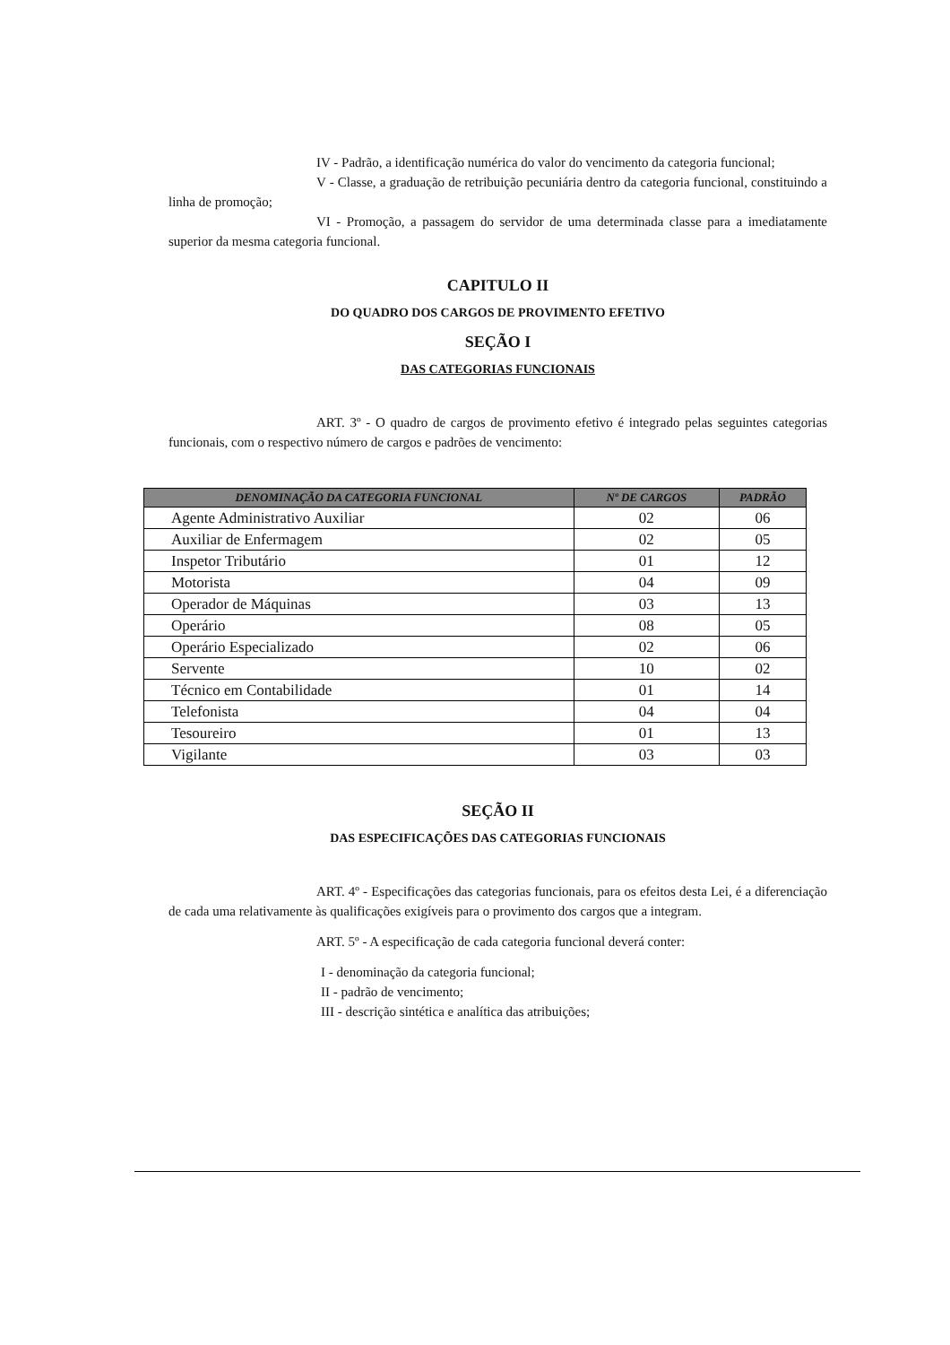IV - Padrão, a identificação numérica do valor do vencimento da categoria funcional;
V - Classe, a graduação de retribuição pecuniária dentro da categoria funcional, constituindo a linha de promoção;
VI - Promoção, a passagem do servidor de uma determinada classe para a imediatamente superior da mesma categoria funcional.
CAPITULO II
DO QUADRO DOS CARGOS DE PROVIMENTO EFETIVO
SEÇÃO I
DAS CATEGORIAS FUNCIONAIS
ART. 3º - O quadro de cargos de provimento efetivo é integrado pelas seguintes categorias funcionais, com o respectivo número de cargos e padrões de vencimento:
| DENOMINAÇÃO DA CATEGORIA FUNCIONAL | Nº DE CARGOS | PADRÃO |
| --- | --- | --- |
| Agente Administrativo Auxiliar | 02 | 06 |
| Auxiliar de Enfermagem | 02 | 05 |
| Inspetor Tributário | 01 | 12 |
| Motorista | 04 | 09 |
| Operador de Máquinas | 03 | 13 |
| Operário | 08 | 05 |
| Operário Especializado | 02 | 06 |
| Servente | 10 | 02 |
| Técnico em Contabilidade | 01 | 14 |
| Telefonista | 04 | 04 |
| Tesoureiro | 01 | 13 |
| Vigilante | 03 | 03 |
SEÇÃO II
DAS ESPECIFICAÇÕES DAS CATEGORIAS FUNCIONAIS
ART. 4º - Especificações das categorias funcionais, para os efeitos desta Lei, é a diferenciação de cada uma relativamente às qualificações exigíveis para o provimento dos cargos que a integram.
ART. 5º - A especificação de cada categoria funcional deverá conter:
I - denominação da categoria funcional;
II - padrão de vencimento;
III - descrição sintética e analítica das atribuições;